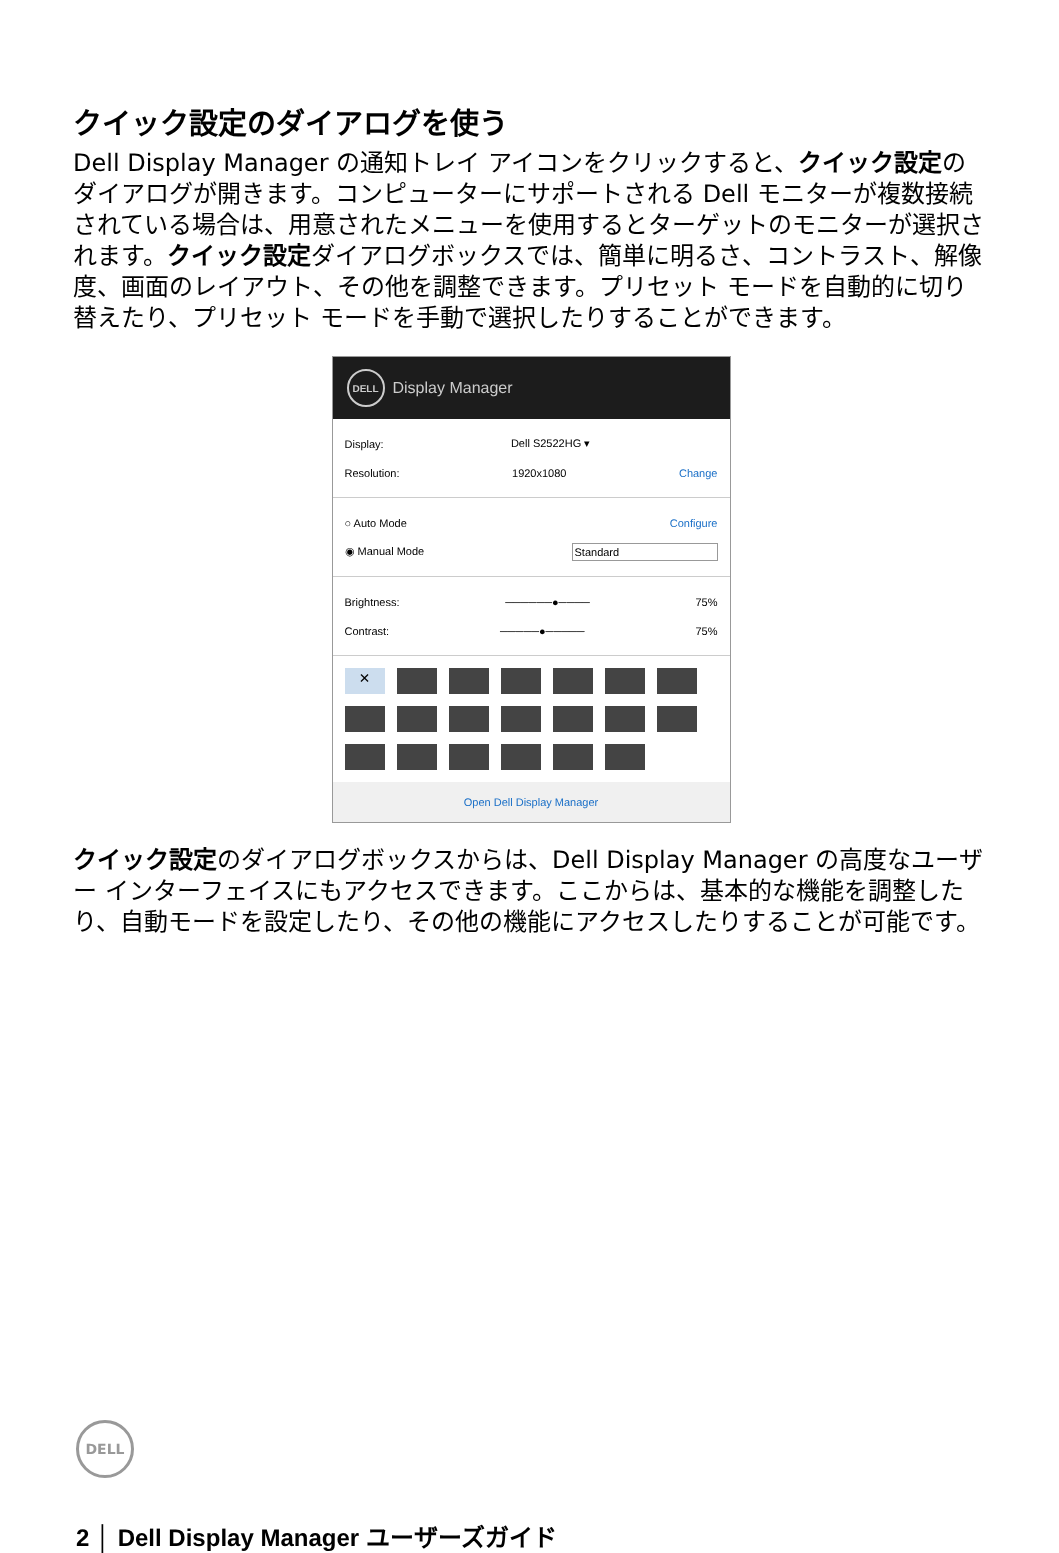クイック設定のダイアログを使う
Dell Display Manager の通知トレイ アイコンをクリックすると、クイック設定のダイアログが開きます。コンピューターにサポートされる Dell モニターが複数接続されている場合は、用意されたメニューを使用するとターゲットのモニターが選択されます。クイック設定ダイアログボックスでは、簡単に明るさ、コントラスト、解像度、画面のレイアウト、その他を調整できます。プリセット モードを自動的に切り替えたり、プリセット モードを手動で選択したりすることができます。
DELL Display Manager
Display: Dell S2522HG ▾
Resolution: 1920x1080 Change
○ Auto Mode Configure
◉ Manual Mode Standard
Brightness: ──────●──── 75%
Contrast: ─────●───── 75%
×
Open Dell Display Manager
クイック設定のダイアログボックスからは、Dell Display Manager の高度なユーザー インターフェイスにもアクセスできます。ここからは、基本的な機能を調整したり、自動モードを設定したり、その他の機能にアクセスしたりすることが可能です。
DELL
2 │ Dell Display Manager ユーザーズガイド